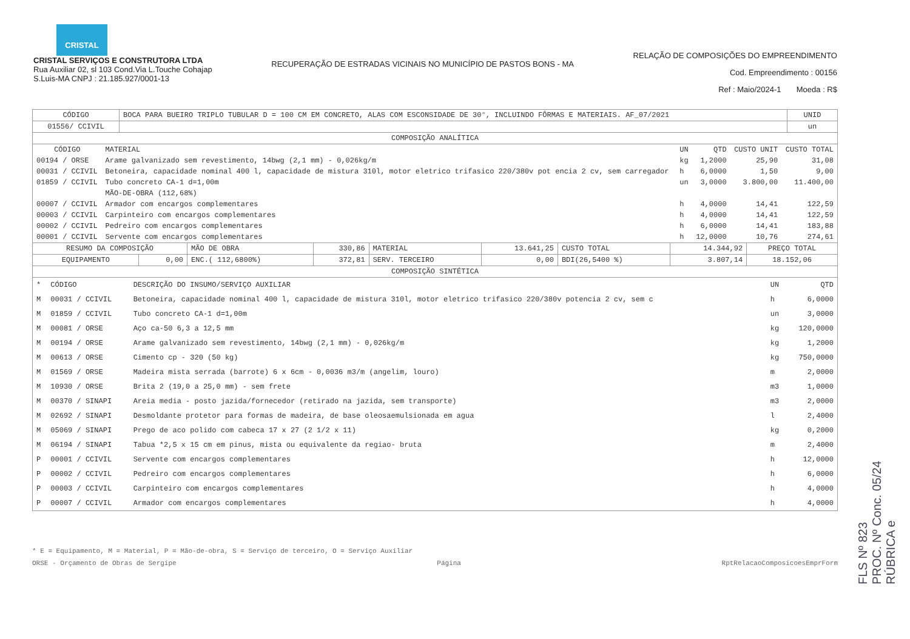CRISTAL
CRISTAL SERVIÇOS E CONSTRUTORA LTDA
Rua Auxiliar 02, sl 103 Cond.Via L.Touche Cohajap
S.Luis-MA CNPJ : 21.185.927/0001-13
RECUPERAÇÃO DE ESTRADAS VICINAIS NO MUNICÍPIO DE PASTOS BONS - MA
RELAÇÃO DE COMPOSIÇÕES DO EMPREENDIMENTO
Cod. Empreendimento : 00156
Ref : Maio/2024-1 Moeda : R$
| CÓDIGO | BOCA PARA BUEIRO TRIPLO TUBULAR D = 100 CM EM CONCRETO, ALAS COM ESCONSIDADE DE 30°, INCLUINDO FÔRMAS E MATERIAIS. AF_07/2021 | UNID |
| 01556/ CCIVIL | | un |
| COMPOSIÇÃO ANALÍTICA | | |
| CÓDIGO | MATERIAL | UN | QTD | CUSTO UNIT | CUSTO TOTAL |
| --- | --- | --- | --- | --- | --- |
| 00194 / ORSE | Arame galvanizado sem revestimento, 14bwg (2,1 mm) - 0,026kg/m | kg | 1,2000 | 25,90 | 31,08 |
| 00031 / CCIVIL | Betoneira, capacidade nominal 400 l, capacidade de mistura 310l, motor eletrico trifasico 220/380v pot encia 2 cv, sem carregador | h | 6,0000 | 1,50 | 9,00 |
| 01859 / CCIVIL | Tubo concreto CA-1 d=1,00m | un | 3,0000 | 3.800,00 | 11.400,00 |
| | MÃO-DE-OBRA (112,68%) | | | | |
| 00007 / CCIVIL | Armador com encargos complementares | h | 4,0000 | 14,41 | 122,59 |
| 00003 / CCIVIL | Carpinteiro com encargos complementares | h | 4,0000 | 14,41 | 122,59 |
| 00002 / CCIVIL | Pedreiro com encargos complementares | h | 6,0000 | 14,41 | 183,88 |
| 00001 / CCIVIL | Servente com encargos complementares | h | 12,0000 | 10,76 | 274,61 |
| RESUMO DA COMPOSIÇÃO | | MÃO DE OBRA | 330,86 | MATERIAL | 13.641,25 | CUSTO TOTAL | 14.344,92 | PREÇO TOTAL |
| EQUIPAMENTO | 0,00 | ENC.( 112,6800%) | 372,81 | SERV. TERCEIRO | 0,00 | BDI(26,5400 %) | 3.807,14 | 18.152,06 |
| COMPOSIÇÃO SINTÉTICA | | | | | | | | |
| * | CÓDIGO | DESCRIÇÃO DO INSUMO/SERVIÇO AUXILIAR | UN | QTD |
| --- | --- | --- | --- | --- |
| M | 00031 / CCIVIL | Betoneira, capacidade nominal 400 l, capacidade de mistura 310l, motor eletrico trifasico 220/380v potencia 2 cv, sem c | h | 6,0000 |
| M | 01859 / CCIVIL | Tubo concreto CA-1 d=1,00m | un | 3,0000 |
| M | 00081 / ORSE | Aço ca-50 6,3 a 12,5 mm | kg | 120,0000 |
| M | 00194 / ORSE | Arame galvanizado sem revestimento, 14bwg (2,1 mm) - 0,026kg/m | kg | 1,2000 |
| M | 00613 / ORSE | Cimento cp - 320 (50 kg) | kg | 750,0000 |
| M | 01569 / ORSE | Madeira mista serrada (barrote) 6 x 6cm - 0,0036 m3/m (angelim, louro) | m | 2,0000 |
| M | 10930 / ORSE | Brita 2 (19,0 a 25,0 mm) - sem frete | m3 | 1,0000 |
| M | 00370 / SINAPI | Areia media - posto jazida/fornecedor (retirado na jazida, sem transporte) | m3 | 2,0000 |
| M | 02692 / SINAPI | Desmoldante protetor para formas de madeira, de base oleosaemulsionada em agua | l | 2,4000 |
| M | 05069 / SINAPI | Prego de aco polido com cabeca 17 x 27 (2 1/2 x 11) | kg | 0,2000 |
| M | 06194 / SINAPI | Tabua *2,5 x 15 cm em pinus, mista ou equivalente da regiao- bruta | m | 2,4000 |
| P | 00001 / CCIVIL | Servente com encargos complementares | h | 12,0000 |
| P | 00002 / CCIVIL | Pedreiro com encargos complementares | h | 6,0000 |
| P | 00003 / CCIVIL | Carpinteiro com encargos complementares | h | 4,0000 |
| P | 00007 / CCIVIL | Armador com encargos complementares | h | 4,0000 |
* E = Equipamento, M = Material, P = Mão-de-obra, S = Serviço de terceiro, O = Serviço Auxiliar
ORSE - Orçamento de Obras de Sergipe Página RptRelacaoComposicoesEmprForm
FLS Nº 823
PROC. Nº Conc. 05/24
RÚBRICA e